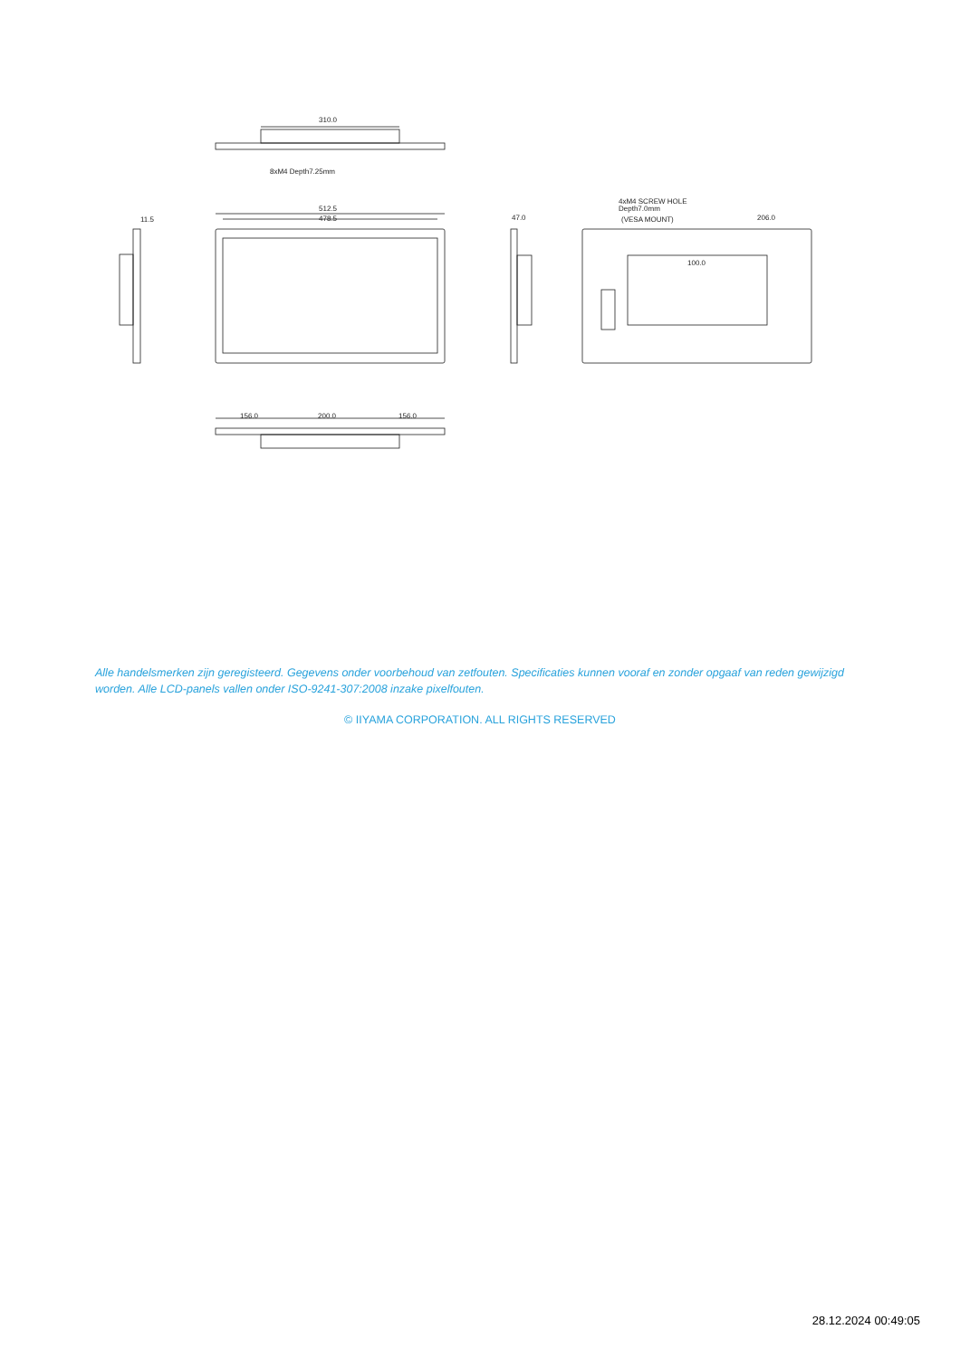310.0
8xM4 Depth7.25mm
512.5
478.5
11.5
47.0
4xM4 SCREW HOLE
Depth7.0mm
(VESA MOUNT)
206.0
100.0
156.0
200.0
156.0
Alle handelsmerken zijn geregisteerd. Gegevens onder voorbehoud van zetfouten. Specificaties kunnen vooraf en zonder opgaaf van reden gewijzigd worden. Alle LCD-panels vallen onder ISO-9241-307:2008 inzake pixelfouten.
© IIYAMA CORPORATION. ALL RIGHTS RESERVED
28.12.2024 00:49:05